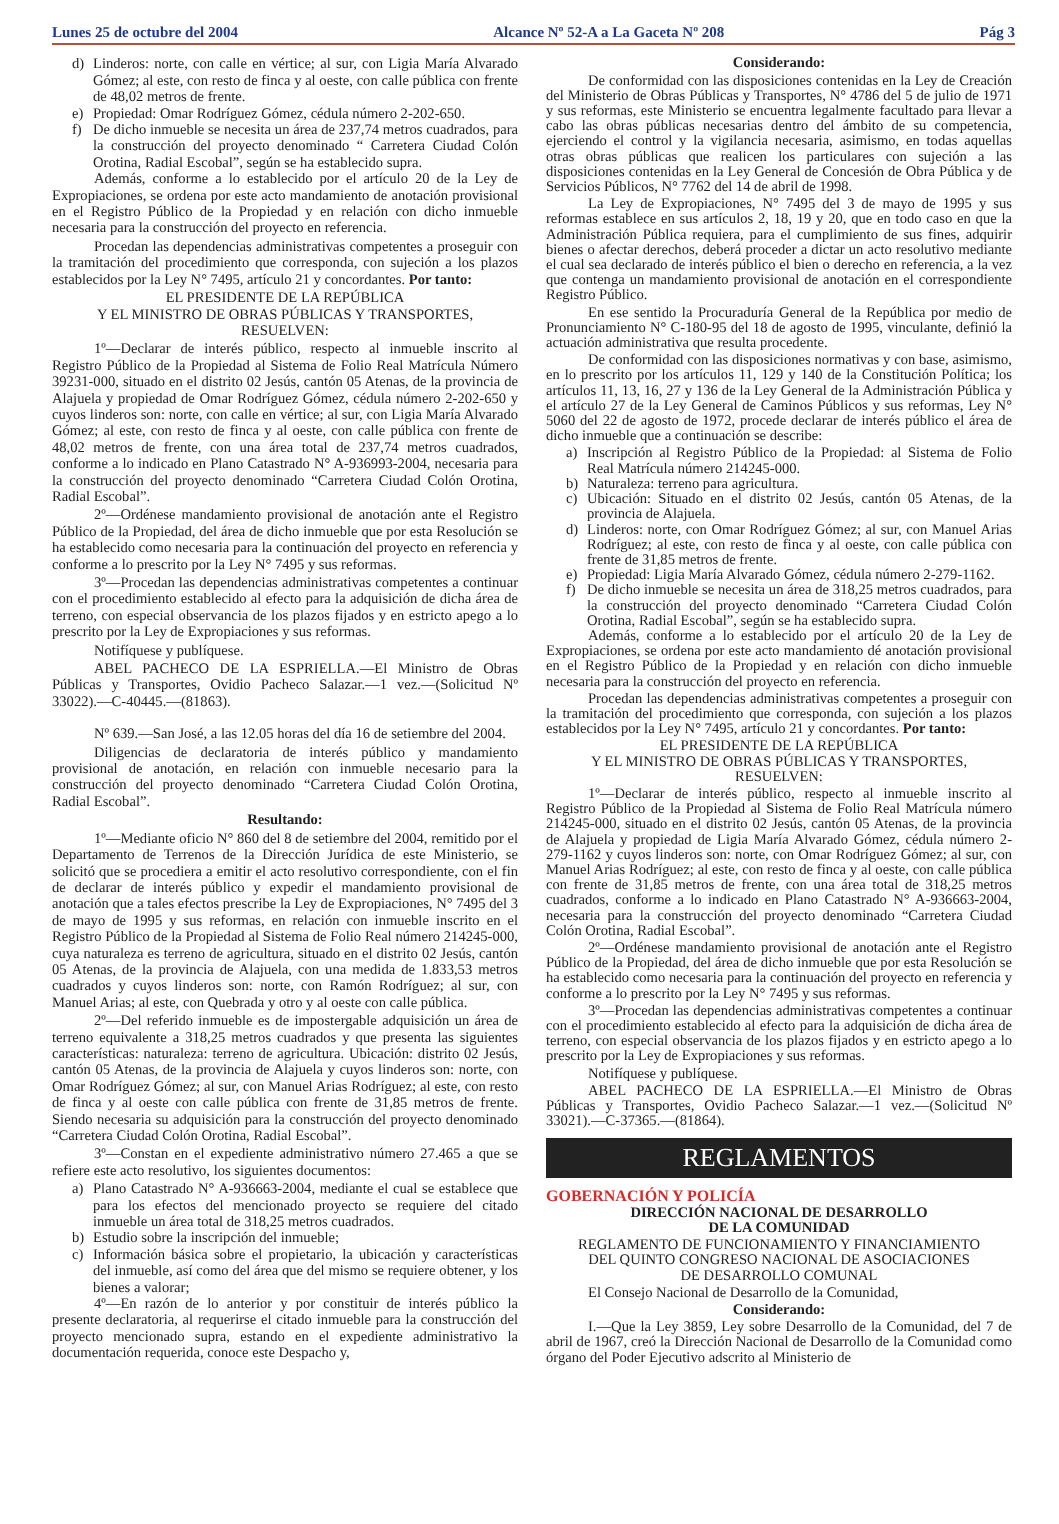Lunes 25 de octubre del 2004 Alcance Nº 52-A a La Gaceta Nº 208 Pág 3
d) Linderos: norte, con calle en vértice; al sur, con Ligia María Alvarado Gómez; al este, con resto de finca y al oeste, con calle pública con frente de 48,02 metros de frente.
e) Propiedad: Omar Rodríguez Gómez, cédula número 2-202-650.
f) De dicho inmueble se necesita un área de 237,74 metros cuadrados, para la construcción del proyecto denominado “ Carretera Ciudad Colón Orotina, Radial Escobal”, según se ha establecido supra.
Además, conforme a lo establecido por el artículo 20 de la Ley de Expropiaciones, se ordena por este acto mandamiento de anotación provisional en el Registro Público de la Propiedad y en relación con dicho inmueble necesaria para la construcción del proyecto en referencia.
Procedan las dependencias administrativas competentes a proseguir con la tramitación del procedimiento que corresponda, con sujeción a los plazos establecidos por la Ley N° 7495, artículo 21 y concordantes. Por tanto:
EL PRESIDENTE DE LA REPÚBLICA
Y EL MINISTRO DE OBRAS PÚBLICAS Y TRANSPORTES,
RESUELVEN:
1º—Declarar de interés público, respecto al inmueble inscrito al Registro Público de la Propiedad al Sistema de Folio Real Matrícula Número 39231-000, situado en el distrito 02 Jesús, cantón 05 Atenas, de la provincia de Alajuela y propiedad de Omar Rodríguez Gómez, cédula número 2-202-650 y cuyos linderos son: norte, con calle en vértice; al sur, con Ligia María Alvarado Gómez; al este, con resto de finca y al oeste, con calle pública con frente de 48,02 metros de frente, con una área total de 237,74 metros cuadrados, conforme a lo indicado en Plano Catastrado N° A-936993-2004, necesaria para la construcción del proyecto denominado “Carretera Ciudad Colón Orotina, Radial Escobal”.
2º—Ordénese mandamiento provisional de anotación ante el Registro Público de la Propiedad, del área de dicho inmueble que por esta Resolución se ha establecido como necesaria para la continuación del proyecto en referencia y conforme a lo prescrito por la Ley N° 7495 y sus reformas.
3º—Procedan las dependencias administrativas competentes a continuar con el procedimiento establecido al efecto para la adquisición de dicha área de terreno, con especial observancia de los plazos fijados y en estricto apego a lo prescrito por la Ley de Expropiaciones y sus reformas.
Notifíquese y publíquese.
ABEL PACHECO DE LA ESPRIELLA.—El Ministro de Obras Públicas y Transportes, Ovidio Pacheco Salazar.—1 vez.—(Solicitud Nº 33022).—C-40445.—(81863).
Nº 639.—San José, a las 12.05 horas del día 16 de setiembre del 2004.
Diligencias de declaratoria de interés público y mandamiento provisional de anotación, en relación con inmueble necesario para la construcción del proyecto denominado “Carretera Ciudad Colón Orotina, Radial Escobal”.
Resultando:
1º—Mediante oficio N° 860 del 8 de setiembre del 2004, remitido por el Departamento de Terrenos de la Dirección Jurídica de este Ministerio, se solicitó que se procediera a emitir el acto resolutivo correspondiente, con el fin de declarar de interés público y expedir el mandamiento provisional de anotación que a tales efectos prescribe la Ley de Expropiaciones, N° 7495 del 3 de mayo de 1995 y sus reformas, en relación con inmueble inscrito en el Registro Público de la Propiedad al Sistema de Folio Real número 214245-000, cuya naturaleza es terreno de agricultura, situado en el distrito 02 Jesús, cantón 05 Atenas, de la provincia de Alajuela, con una medida de 1.833,53 metros cuadrados y cuyos linderos son: norte, con Ramón Rodríguez; al sur, con Manuel Arias; al este, con Quebrada y otro y al oeste con calle pública.
2º—Del referido inmueble es de impostergable adquisición un área de terreno equivalente a 318,25 metros cuadrados y que presenta las siguientes características: naturaleza: terreno de agricultura. Ubicación: distrito 02 Jesús, cantón 05 Atenas, de la provincia de Alajuela y cuyos linderos son: norte, con Omar Rodríguez Gómez; al sur, con Manuel Arias Rodríguez; al este, con resto de finca y al oeste con calle pública con frente de 31,85 metros de frente. Siendo necesaria su adquisición para la construcción del proyecto denominado “Carretera Ciudad Colón Orotina, Radial Escobal”.
3º—Constan en el expediente administrativo número 27.465 a que se refiere este acto resolutivo, los siguientes documentos:
a) Plano Catastrado N° A-936663-2004, mediante el cual se establece que para los efectos del mencionado proyecto se requiere del citado inmueble un área total de 318,25 metros cuadrados.
b) Estudio sobre la inscripción del inmueble;
c) Información básica sobre el propietario, la ubicación y características del inmueble, así como del área que del mismo se requiere obtener, y los bienes a valorar;
4º—En razón de lo anterior y por constituir de interés público la presente declaratoria, al requerirse el citado inmueble para la construcción del proyecto mencionado supra, estando en el expediente administrativo la documentación requerida, conoce este Despacho y,
Considerando:
De conformidad con las disposiciones contenidas en la Ley de Creación del Ministerio de Obras Públicas y Transportes, N° 4786 del 5 de julio de 1971 y sus reformas, este Ministerio se encuentra legalmente facultado para llevar a cabo las obras públicas necesarias dentro del ámbito de su competencia, ejerciendo el control y la vigilancia necesaria, asimismo, en todas aquellas otras obras públicas que realicen los particulares con sujeción a las disposiciones contenidas en la Ley General de Concesión de Obra Pública y de Servicios Públicos, N° 7762 del 14 de abril de 1998.
La Ley de Expropiaciones, N° 7495 del 3 de mayo de 1995 y sus reformas establece en sus artículos 2, 18, 19 y 20, que en todo caso en que la Administración Pública requiera, para el cumplimiento de sus fines, adquirir bienes o afectar derechos, deberá proceder a dictar un acto resolutivo mediante el cual sea declarado de interés público el bien o derecho en referencia, a la vez que contenga un mandamiento provisional de anotación en el correspondiente Registro Público.
En ese sentido la Procuraduría General de la República por medio de Pronunciamiento N° C-180-95 del 18 de agosto de 1995, vinculante, definió la actuación administrativa que resulta procedente.
De conformidad con las disposiciones normativas y con base, asimismo, en lo prescrito por los artículos 11, 129 y 140 de la Constitución Política; los artículos 11, 13, 16, 27 y 136 de la Ley General de la Administración Pública y el artículo 27 de la Ley General de Caminos Públicos y sus reformas, Ley N° 5060 del 22 de agosto de 1972, procede declarar de interés público el área de dicho inmueble que a continuación se describe:
a) Inscripción al Registro Público de la Propiedad: al Sistema de Folio Real Matrícula número 214245-000.
b) Naturaleza: terreno para agricultura.
c) Ubicación: Situado en el distrito 02 Jesús, cantón 05 Atenas, de la provincia de Alajuela.
d) Linderos: norte, con Omar Rodríguez Gómez; al sur, con Manuel Arias Rodríguez; al este, con resto de finca y al oeste, con calle pública con frente de 31,85 metros de frente.
e) Propiedad: Ligia María Alvarado Gómez, cédula número 2-279-1162.
f) De dicho inmueble se necesita un área de 318,25 metros cuadrados, para la construcción del proyecto denominado “Carretera Ciudad Colón Orotina, Radial Escobal”, según se ha establecido supra.
Además, conforme a lo establecido por el artículo 20 de la Ley de Expropiaciones, se ordena por este acto mandamiento dé anotación provisional en el Registro Público de la Propiedad y en relación con dicho inmueble necesaria para la construcción del proyecto en referencia.
Procedan las dependencias administrativas competentes a proseguir con la tramitación del procedimiento que corresponda, con sujeción a los plazos establecidos por la Ley N° 7495, artículo 21 y concordantes. Por tanto:
EL PRESIDENTE DE LA REPÚBLICA
Y EL MINISTRO DE OBRAS PÚBLICAS Y TRANSPORTES,
RESUELVEN:
1º—Declarar de interés público, respecto al inmueble inscrito al Registro Público de la Propiedad al Sistema de Folio Real Matrícula número 214245-000, situado en el distrito 02 Jesús, cantón 05 Atenas, de la provincia de Alajuela y propiedad de Ligia María Alvarado Gómez, cédula número 2-279-1162 y cuyos linderos son: norte, con Omar Rodríguez Gómez; al sur, con Manuel Arias Rodríguez; al este, con resto de finca y al oeste, con calle pública con frente de 31,85 metros de frente, con una área total de 318,25 metros cuadrados, conforme a lo indicado en Plano Catastrado N° A-936663-2004, necesaria para la construcción del proyecto denominado “Carretera Ciudad Colón Orotina, Radial Escobal”.
2º—Ordénese mandamiento provisional de anotación ante el Registro Público de la Propiedad, del área de dicho inmueble que por esta Resolución se ha establecido como necesaria para la continuación del proyecto en referencia y conforme a lo prescrito por la Ley N° 7495 y sus reformas.
3º—Procedan las dependencias administrativas competentes a continuar con el procedimiento establecido al efecto para la adquisición de dicha área de terreno, con especial observancia de los plazos fijados y en estricto apego a lo prescrito por la Ley de Expropiaciones y sus reformas.
Notifíquese y publíquese.
ABEL PACHECO DE LA ESPRIELLA.—El Ministro de Obras Públicas y Transportes, Ovidio Pacheco Salazar.—1 vez.—(Solicitud Nº 33021).—C-37365.—(81864).
REGLAMENTOS
GOBERNACIÓN Y POLICÍA
DIRECCIÓN NACIONAL DE DESARROLLO
DE LA COMUNIDAD
REGLAMENTO DE FUNCIONAMIENTO Y FINANCIAMIENTO
DEL QUINTO CONGRESO NACIONAL DE ASOCIACIONES
DE DESARROLLO COMUNAL
El Consejo Nacional de Desarrollo de la Comunidad,
Considerando:
I.—Que la Ley 3859, Ley sobre Desarrollo de la Comunidad, del 7 de abril de 1967, creó la Dirección Nacional de Desarrollo de la Comunidad como órgano del Poder Ejecutivo adscrito al Ministerio de